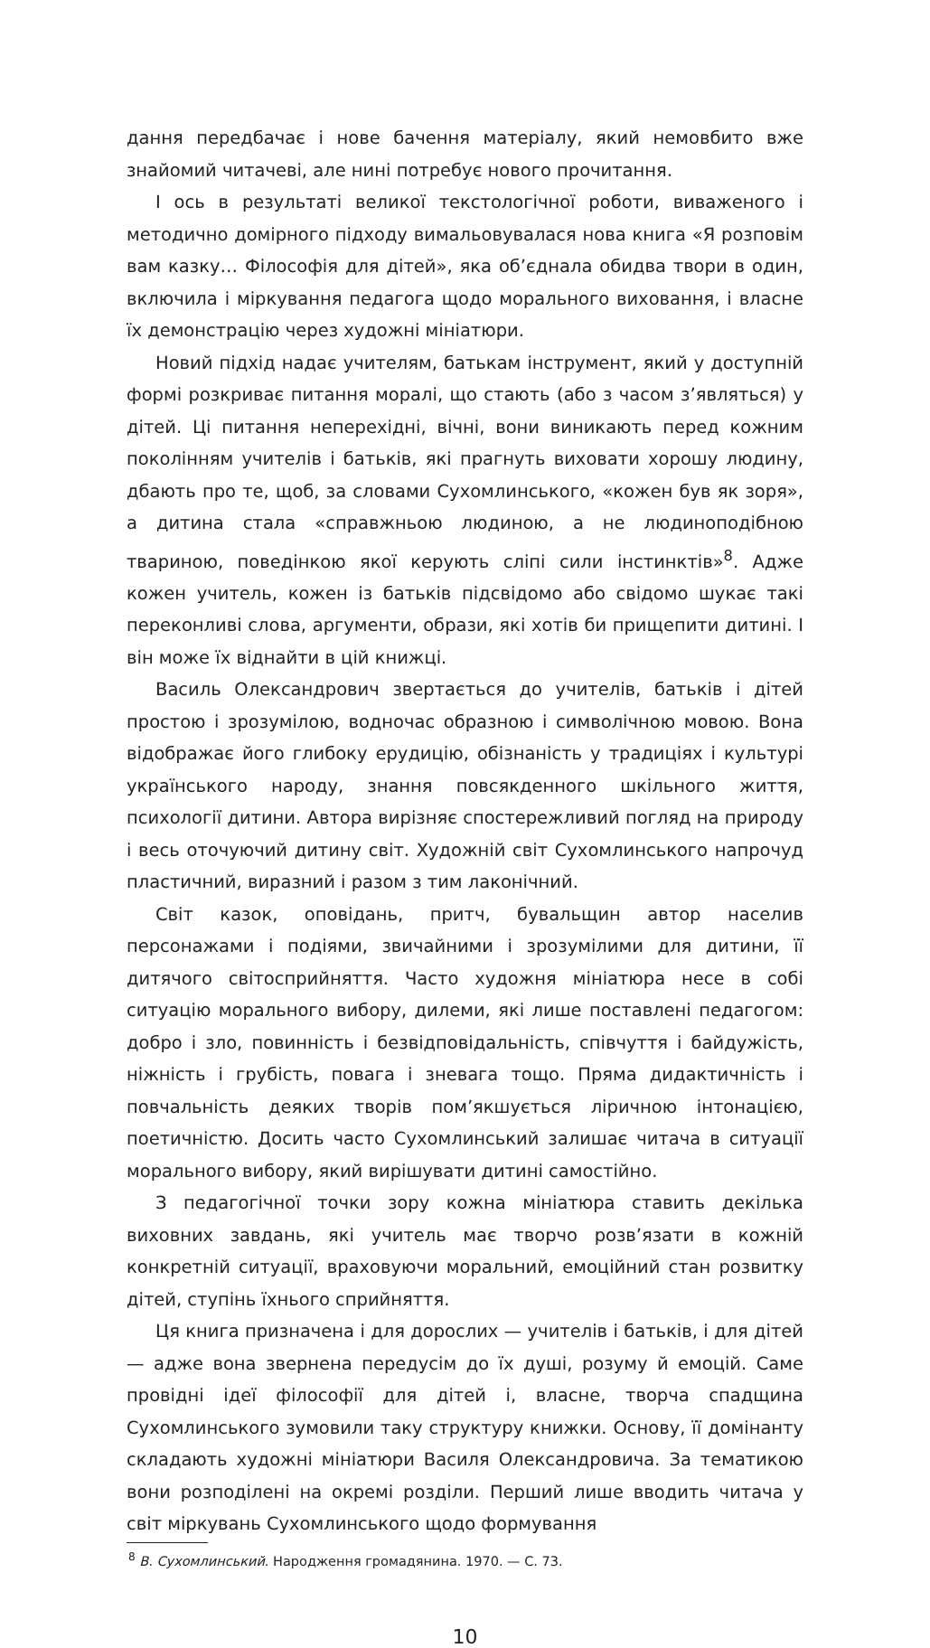дання передбачає і нове бачення матеріалу, який немовбито вже знайомий читачеві, але нині потребує нового прочитання.
І ось в результаті великої текстологічної роботи, виваженого і методично домірного підходу вимальовувалася нова книга «Я розповім вам казку… Філософія для дітей», яка об’єднала обидва твори в один, включила і міркування педагога щодо морального виховання, і власне їх демонстрацію через художні мініатюри.
Новий підхід надає учителям, батькам інструмент, який у доступній формі розкриває питання моралі, що стають (або з часом з’являться) у дітей. Ці питання неперехідні, вічні, вони виникають перед кожним поколінням учителів і батьків, які прагнуть виховати хорошу людину, дбають про те, щоб, за словами Сухомлинського, «кожен був як зоря», а дитина стала «справжньою людиною, а не людиноподібною твариною, поведінкою якої керують сліпі сили інстинктів»<sup>8</sup>. Адже кожен учитель, кожен із батьків підсвідомо або свідомо шукає такі переконливі слова, аргументи, образи, які хотів би прищепити дитині. І він може їх віднайти в цій книжці.
Василь Олександрович звертається до учителів, батьків і дітей простою і зрозумілою, водночас образною і символічною мовою. Вона відображає його глибоку ерудицію, обізнаність у традиціях і культурі українського народу, знання повсякденного шкільного життя, психології дитини. Автора вирізняє спостережливий погляд на природу і весь оточуючий дитину світ. Художній світ Сухомлинського напрочуд пластичний, виразний і разом з тим лаконічний.
Світ казок, оповідань, притч, бувальщин автор населив персонажами і подіями, звичайними і зрозумілими для дитини, її дитячого світосприйняття. Часто художня мініатюра несе в собі ситуацію морального вибору, дилеми, які лише поставлені педагогом: добро і зло, повинність і безвідповідальність, співчуття і байдужість, ніжність і грубість, повага і зневага тощо. Пряма дидактичність і повчальність деяких творів пом’якшується ліричною інтонацією, поетичністю. Досить часто Сухомлинський залишає читача в ситуації морального вибору, який вирішувати дитині самостійно.
З педагогічної точки зору кожна мініатюра ставить декілька виховних завдань, які учитель має творчо розв’язати в кожній конкретній ситуації, враховуючи моральний, емоційний стан розвитку дітей, ступінь їхнього сприйняття.
Ця книга призначена і для дорослих — учителів і батьків, і для дітей — адже вона звернена передусім до їх душі, розуму й емоцій. Саме провідні ідеї філософії для дітей і, власне, творча спадщина Сухомлинського зумовили таку структуру книжки. Основу, її домінанту складають художні мініатюри Василя Олександровича. За тематикою вони розподілені на окремі розділи. Перший лише вводить читача у світ міркувань Сухомлинського щодо формування
<sup>8</sup> В. Сухомлинський. Народження громадянина. 1970. — С. 73.
10